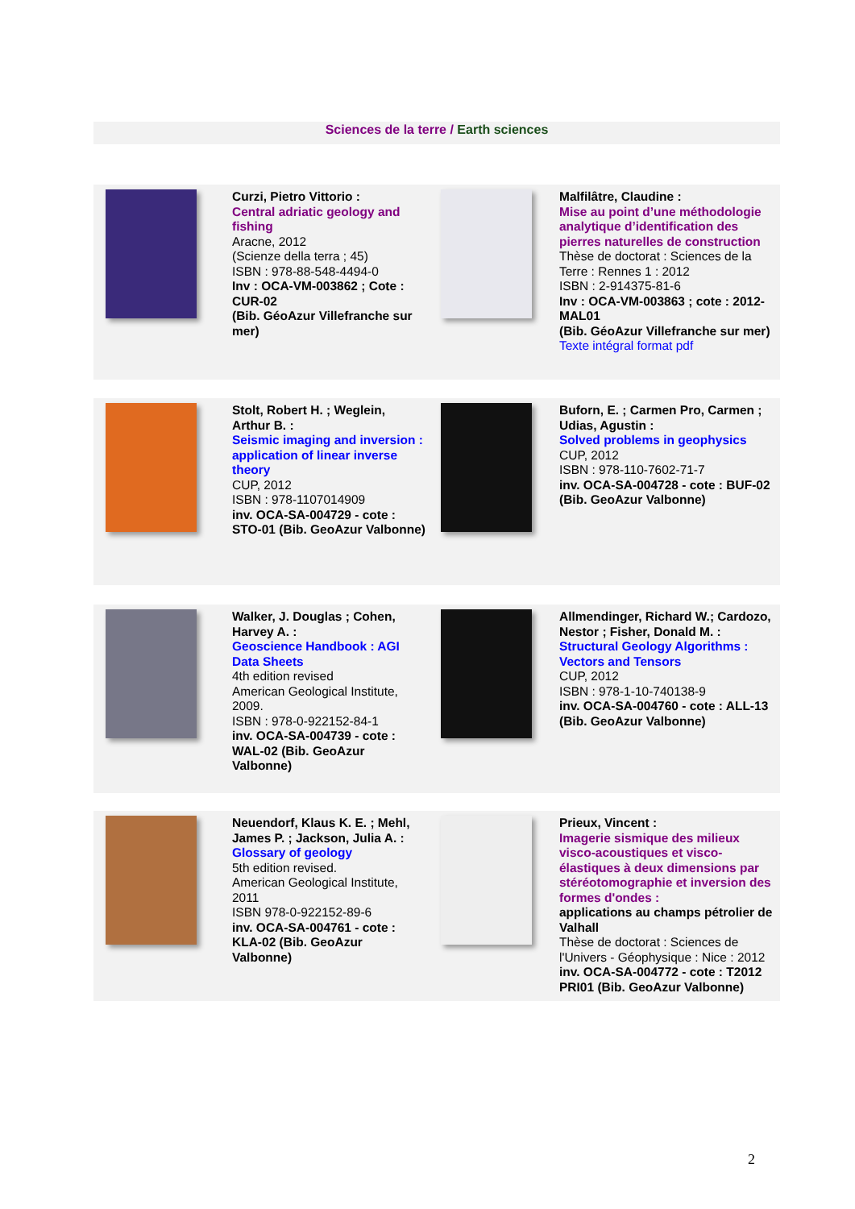Sciences de la terre / Earth sciences
| | Curzi, Pietro Vittorio : Central adriatic geology and fishing Aracne, 2012 (Scienze della terra ; 45) ISBN : 978-88-548-4494-0 Inv : OCA-VM-003862 ; Cote : CUR-02 (Bib. GéoAzur Villefranche sur mer) | | Malfilâtre, Claudine : Mise au point d’une méthodologie analytique d’identification des pierres naturelles de construction Thèse de doctorat : Sciences de la Terre : Rennes 1 : 2012 ISBN : 2-914375-81-6 Inv : OCA-VM-003863 ; cote : 2012-MAL01 (Bib. GéoAzur Villefranche sur mer) Texte intégral format pdf |
| | Stolt, Robert H. ; Weglein, Arthur B. : Seismic imaging and inversion : application of linear inverse theory CUP, 2012 ISBN : 978-1107014909 inv. OCA-SA-004729 - cote : STO-01 (Bib. GeoAzur Valbonne) | | Buforn, E. ; Carmen Pro, Carmen ; Udias, Agustin : Solved problems in geophysics CUP, 2012 ISBN : 978-110-7602-71-7 inv. OCA-SA-004728 - cote : BUF-02 (Bib. GeoAzur Valbonne) |
| | Walker, J. Douglas ; Cohen, Harvey A. : Geoscience Handbook : AGI Data Sheets 4th edition revised American Geological Institute, 2009. ISBN : 978-0-922152-84-1 inv. OCA-SA-004739 - cote : WAL-02 (Bib. GeoAzur Valbonne) | | Allmendinger, Richard W.; Cardozo, Nestor ; Fisher, Donald M. : Structural Geology Algorithms : Vectors and Tensors CUP, 2012 ISBN : 978-1-10-740138-9 inv. OCA-SA-004760 - cote : ALL-13 (Bib. GeoAzur Valbonne) |
| | Neuendorf, Klaus K. E. ; Mehl, James P. ; Jackson, Julia A. : Glossary of geology 5th edition revised. American Geological Institute, 2011 ISBN 978-0-922152-89-6 inv. OCA-SA-004761 - cote : KLA-02 (Bib. GeoAzur Valbonne) | | Prieux, Vincent : Imagerie sismique des milieux visco-acoustiques et visco-élastiques à deux dimensions par stéréotomographie et inversion des formes d'ondes : applications au champs pétrolier de Valhall Thèse de doctorat : Sciences de l'Univers - Géophysique : Nice : 2012 inv. OCA-SA-004772 - cote : T2012 PRI01 (Bib. GeoAzur Valbonne) |
2